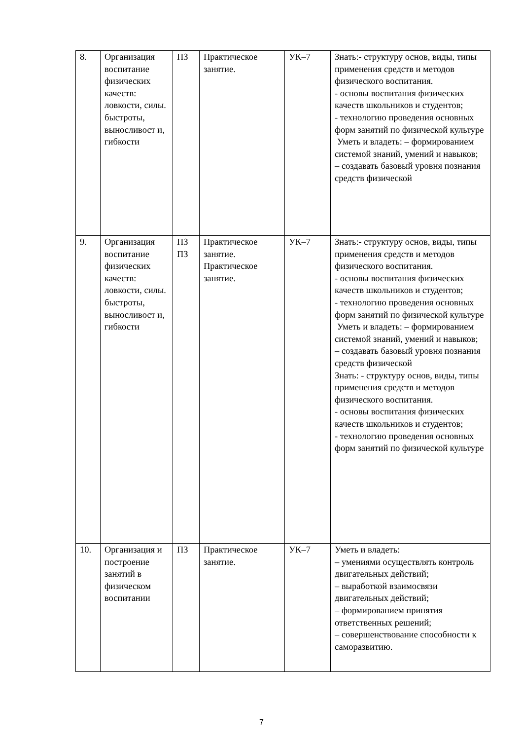| 8. | Организация воспитание физических качеств: ловкости, силы. быстроты, выносливост и, гибкости | ПЗ | Практическое занятие. | УК–7 | Знать:- структуру основ, виды, типы применения средств и методов физического воспитания. - основы воспитания физических качеств школьников и студентов; - технологию проведения основных форм занятий по физической культуре Уметь и владеть: – формированием системой знаний, умений и навыков; – создавать базовый уровня познания средств физической |
| 9. | Организация воспитание физических качеств: ловкости, силы. быстроты, выносливост и, гибкости | ПЗ ПЗ | Практическое занятие. Практическое занятие. | УК–7 | Знать:- структуру основ, виды, типы применения средств и методов физического воспитания. - основы воспитания физических качеств школьников и студентов; - технологию проведения основных форм занятий по физической культуре Уметь и владеть: – формированием системой знаний, умений и навыков; – создавать базовый уровня познания средств физической Знать: - структуру основ, виды, типы применения средств и методов физического воспитания. - основы воспитания физических качеств школьников и студентов; - технологию проведения основных форм занятий по физической культуре |
| 10. | Организация и построение занятий в физическом воспитании | ПЗ | Практическое занятие. | УК–7 | Уметь и владеть: – умениями осуществлять контроль двигательных действий; – выработкой взаимосвязи двигательных действий; – формированием принятия ответственных решений; – совершенствование способности к саморазвитию. |
7